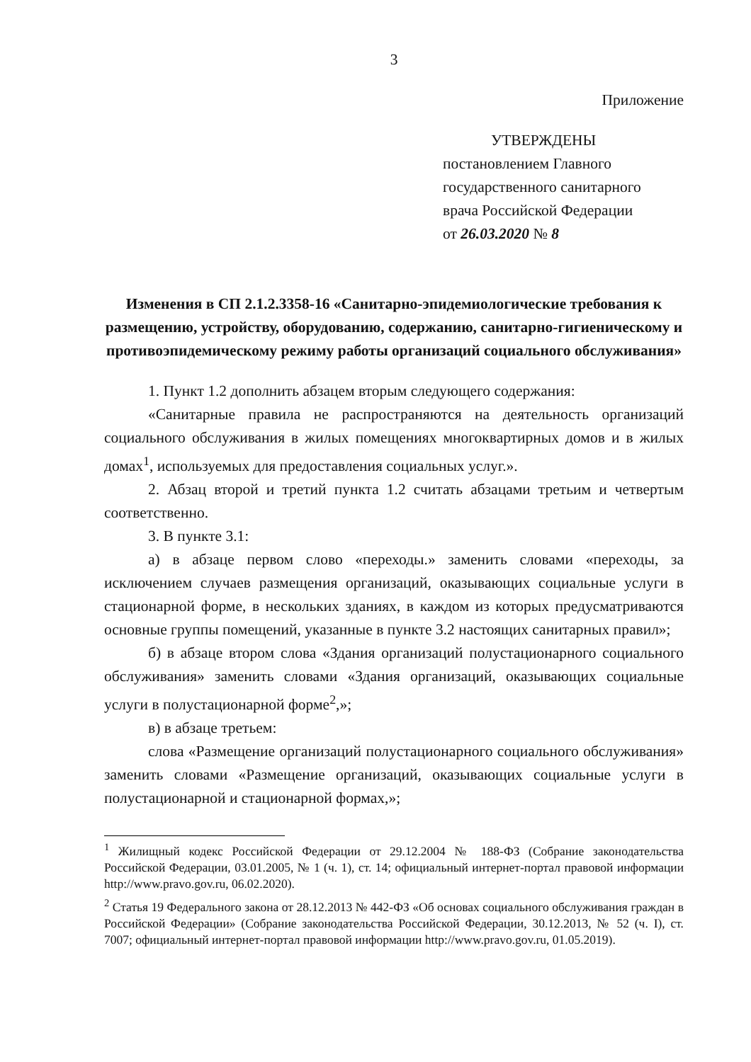3
Приложение
УТВЕРЖДЕНЫ
постановлением Главного
государственного санитарного
врача Российской Федерации
от 26.03.2020 № 8
Изменения в СП 2.1.2.3358-16 «Санитарно-эпидемиологические требования к размещению, устройству, оборудованию, содержанию, санитарно-гигиеническому и противоэпидемическому режиму работы организаций социального обслуживания»
1. Пункт 1.2 дополнить абзацем вторым следующего содержания:
«Санитарные правила не распространяются на деятельность организаций социального обслуживания в жилых помещениях многоквартирных домов и в жилых домах<sup>1</sup>, используемых для предоставления социальных услуг.».
2. Абзац второй и третий пункта 1.2 считать абзацами третьим и четвертым соответственно.
3. В пункте 3.1:
а) в абзаце первом слово «переходы.» заменить словами «переходы, за исключением случаев размещения организаций, оказывающих социальные услуги в стационарной форме, в нескольких зданиях, в каждом из которых предусматриваются основные группы помещений, указанные в пункте 3.2 настоящих санитарных правил»;
б) в абзаце втором слова «Здания организаций полустационарного социального обслуживания» заменить словами «Здания организаций, оказывающих социальные услуги в полустационарной форме<sup>2</sup>,»;
в) в абзаце третьем:
слова «Размещение организаций полустационарного социального обслуживания» заменить словами «Размещение организаций, оказывающих социальные услуги в полустационарной и стационарной формах,»;
<sup>1</sup> Жилищный кодекс Российской Федерации от 29.12.2004 № 188-ФЗ (Собрание законодательства Российской Федерации, 03.01.2005, № 1 (ч. 1), ст. 14; официальный интернет-портал правовой информации http://www.pravo.gov.ru, 06.02.2020).
<sup>2</sup> Статья 19 Федерального закона от 28.12.2013 № 442-ФЗ «Об основах социального обслуживания граждан в Российской Федерации» (Собрание законодательства Российской Федерации, 30.12.2013, № 52 (ч. I), ст. 7007; официальный интернет-портал правовой информации http://www.pravo.gov.ru, 01.05.2019).